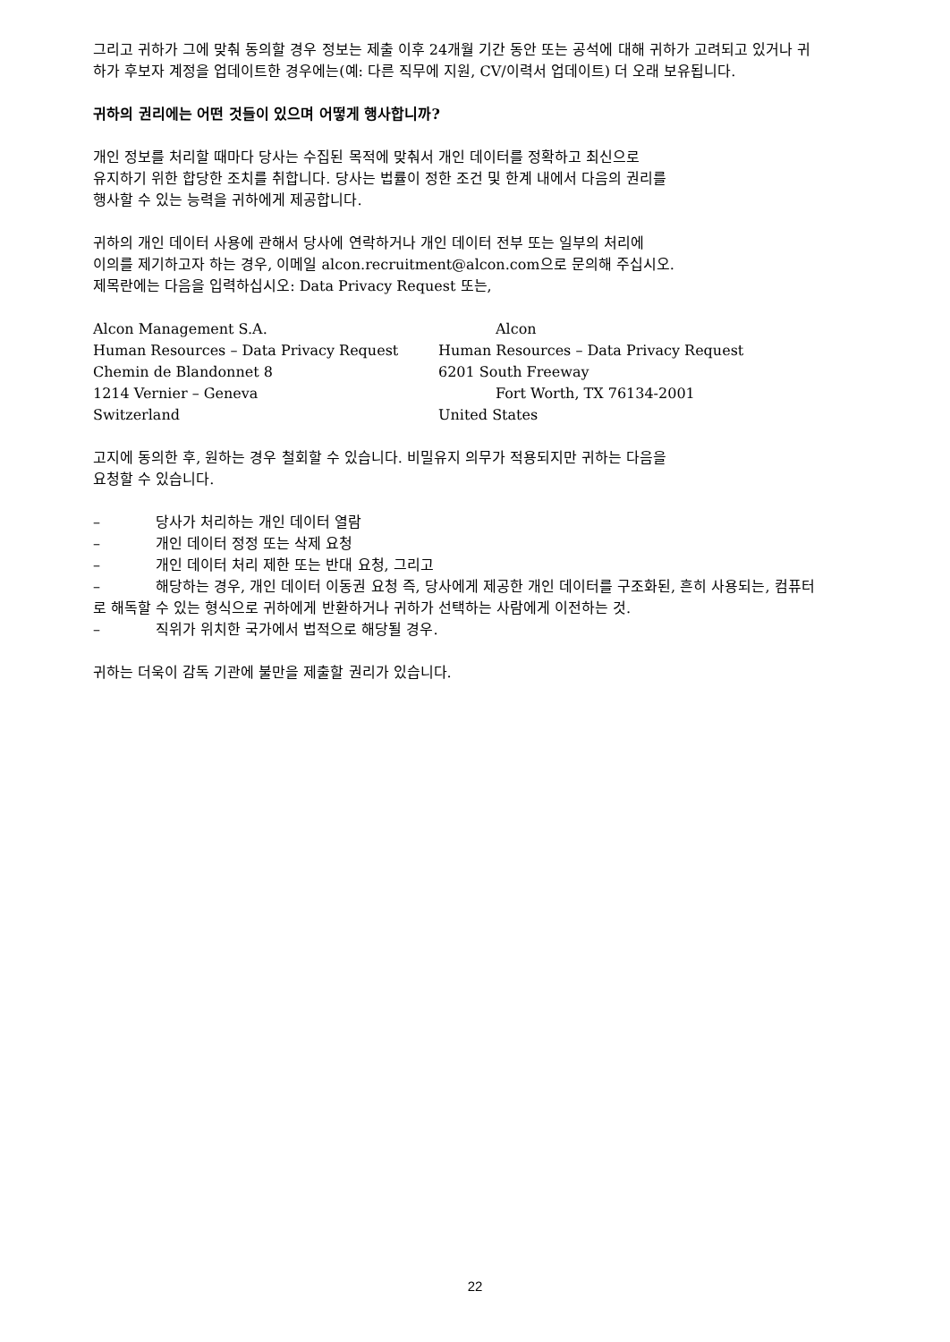그리고 귀하가 그에 맞춰 동의할 경우 정보는 제출 이후 24개월 기간 동안 또는 공석에 대해 귀하가 고려되고 있거나 귀하가 후보자 계정을 업데이트한 경우에는(예: 다른 직무에 지원, CV/이력서 업데이트) 더 오래 보유됩니다.
귀하의 권리에는 어떤 것들이 있으며 어떻게 행사합니까?
개인 정보를 처리할 때마다 당사는 수집된 목적에 맞춰서 개인 데이터를 정확하고 최신으로
유지하기 위한 합당한 조치를 취합니다. 당사는 법률이 정한 조건 및 한계 내에서 다음의 권리를
행사할 수 있는 능력을 귀하에게 제공합니다.
귀하의 개인 데이터 사용에 관해서 당사에 연락하거나 개인 데이터 전부 또는 일부의 처리에
이의를 제기하고자 하는 경우, 이메일 alcon.recruitment@alcon.com으로 문의해 주십시오.
제목란에는 다음을 입력하십시오: Data Privacy Request 또는,
Alcon Management S.A.
Human Resources – Data Privacy Request
Chemin de Blandonnet 8
1214 Vernier – Geneva
Switzerland
Alcon
Human Resources – Data Privacy Request
6201 South Freeway
Fort Worth, TX 76134-2001
United States
고지에 동의한 후, 원하는 경우 철회할 수 있습니다. 비밀유지 의무가 적용되지만 귀하는 다음을
요청할 수 있습니다.
– 당사가 처리하는 개인 데이터 열람
– 개인 데이터 정정 또는 삭제 요청
– 개인 데이터 처리 제한 또는 반대 요청, 그리고
– 해당하는 경우, 개인 데이터 이동권 요청 즉, 당사에게 제공한 개인 데이터를 구조화된, 흔히 사용되는, 컴퓨터로 해독할 수 있는 형식으로 귀하에게 반환하거나 귀하가 선택하는 사람에게 이전하는 것.
– 직위가 위치한 국가에서 법적으로 해당될 경우.
귀하는 더욱이 감독 기관에 불만을 제출할 권리가 있습니다.
22